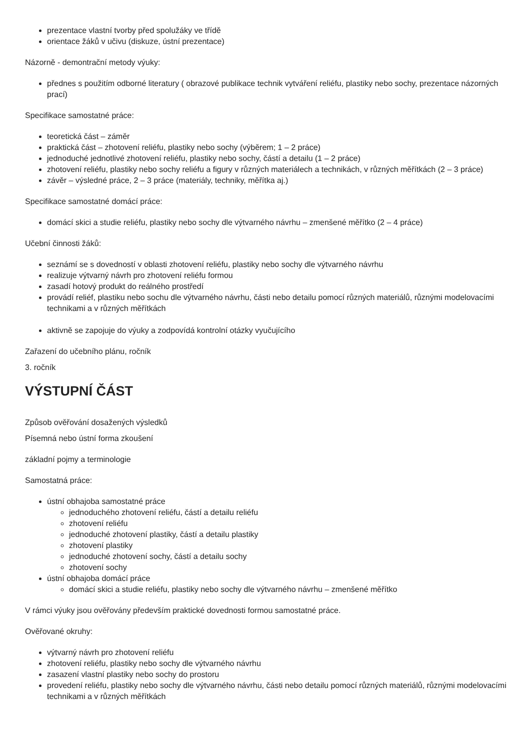prezentace vlastní tvorby před spolužáky ve třídě
orientace žáků v učivu (diskuze, ústní prezentace)
Názorně - demontrační metody výuky:
přednes s použitím odborné literatury ( obrazové publikace technik vytváření reliéfu, plastiky nebo sochy, prezentace názorných prací)
Specifikace samostatné práce:
teoretická část – záměr
praktická část – zhotovení reliéfu, plastiky nebo sochy (výběrem; 1 – 2 práce)
jednoduché jednotlivé zhotovení reliéfu, plastiky nebo sochy, částí a detailu (1 – 2 práce)
zhotovení reliéfu, plastiky nebo sochy reliéfu a figury v různých materiálech a technikách, v různých měřítkách (2 – 3 práce)
závěr – výsledné práce, 2 – 3 práce (materiály, techniky, měřítka aj.)
Specifikace samostatné domácí práce:
domácí skici a studie reliéfu, plastiky nebo sochy dle výtvarného návrhu – zmenšené měřítko (2 – 4 práce)
Učební činnosti žáků:
seznámí se s dovedností v oblasti zhotovení reliéfu, plastiky nebo sochy dle výtvarného návrhu
realizuje výtvarný návrh pro zhotovení reliéfu formou
zasadí hotový produkt do reálného prostředí
provádí reliéf, plastiku nebo sochu dle výtvarného návrhu, části nebo detailu pomocí různých materiálů, různými modelovacími technikami a v různých měřítkách
aktivně se zapojuje do výuky a zodpovídá kontrolní otázky vyučujícího
Zařazení do učebního plánu, ročník
3. ročník
VÝSTUPNÍ ČÁST
Způsob ověřování dosažených výsledků
Písemná nebo ústní forma zkoušení
základní pojmy a terminologie
Samostatná práce:
ústní obhajoba samostatné práce
jednoduchého zhotovení reliéfu, částí a detailu reliéfu
zhotovení reliéfu
jednoduché zhotovení plastiky, částí a detailu plastiky
zhotovení plastiky
jednoduché zhotovení sochy, částí a detailu sochy
zhotovení sochy
ústní obhajoba domácí práce
domácí skici a studie reliéfu, plastiky nebo sochy dle výtvarného návrhu – zmenšené měřítko
V rámci výuky jsou ověřovány především praktické dovednosti formou samostatné práce.
Ověřované okruhy:
výtvarný návrh pro zhotovení reliéfu
zhotovení reliéfu, plastiky nebo sochy dle výtvarného návrhu
zasazení vlastní plastiky nebo sochy do prostoru
provedení reliéfu, plastiky nebo sochy dle výtvarného návrhu, části nebo detailu pomocí různých materiálů, různými modelovacími technikami a v různých měřítkách